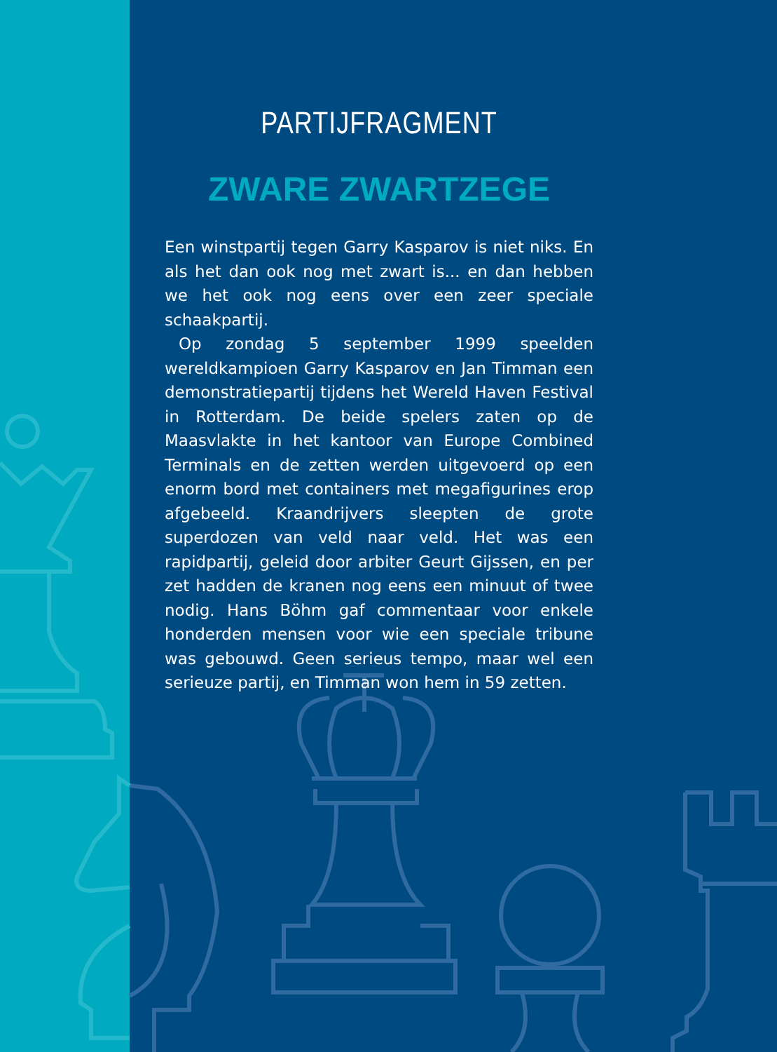PARTIJFRAGMENT
ZWARE ZWARTZEGE
Een winstpartij tegen Garry Kasparov is niet niks. En als het dan ook nog met zwart is... en dan hebben we het ook nog eens over een zeer speciale schaakpartij.
Op zondag 5 september 1999 speelden wereldkampi­oen Garry Kasparov en Jan Timman een demonstratie­partij tijdens het Wereld Haven Festival in Rotterdam. De beide spelers zaten op de Maasvlakte in het kantoor van Europe Combined Terminals en de zetten werden uitgevoerd op een enorm bord met containers met megafigurines erop afgebeeld. Kraandrijvers sleepten de grote superdozen van veld naar veld. Het was een rapidpartij, geleid door arbiter Geurt Gijssen, en per zet hadden de kranen nog eens een minuut of twee nodig. Hans Böhm gaf commentaar voor enkele honderden mensen voor wie een speciale tribune was gebouwd. Geen serieus tempo, maar wel een serieuze partij, en Timman won hem in 59 zetten.